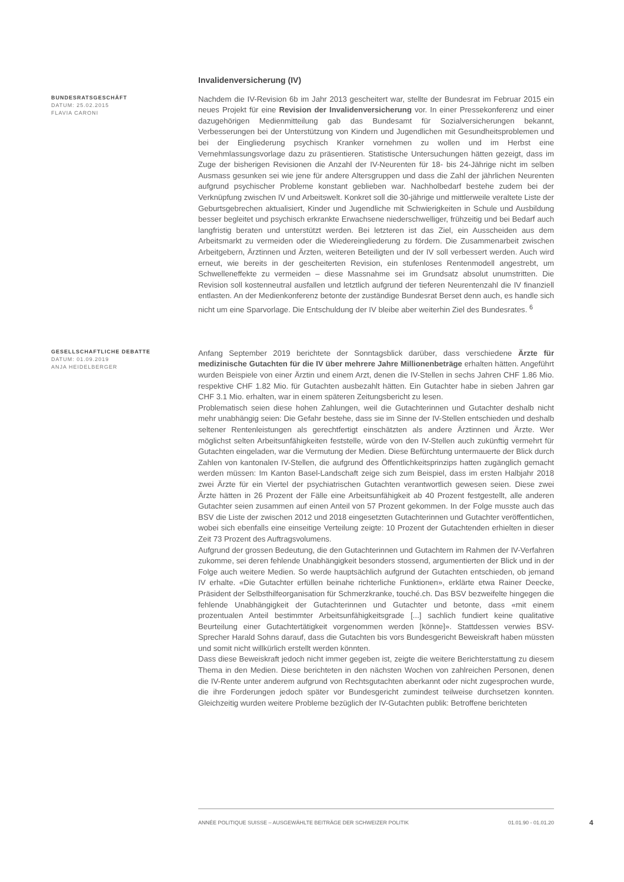Invalidenversicherung (IV)
BUNDESRATSGESCHÄFT
DATUM: 25.02.2015
FLAVIA CARONI
Nachdem die IV-Revision 6b im Jahr 2013 gescheitert war, stellte der Bundesrat im Februar 2015 ein neues Projekt für eine Revision der Invalidenversicherung vor. In einer Pressekonferenz und einer dazugehörigen Medienmitteilung gab das Bundesamt für Sozialversicherungen bekannt, Verbesserungen bei der Unterstützung von Kindern und Jugendlichen mit Gesundheitsproblemen und bei der Eingliederung psychisch Kranker vornehmen zu wollen und im Herbst eine Vernehmlassungsvorlage dazu zu präsentieren. Statistische Untersuchungen hätten gezeigt, dass im Zuge der bisherigen Revisionen die Anzahl der IV-Neurenten für 18- bis 24-Jährige nicht im selben Ausmass gesunken sei wie jene für andere Altersgruppen und dass die Zahl der jährlichen Neurenten aufgrund psychischer Probleme konstant geblieben war. Nachholbedarf bestehe zudem bei der Verknüpfung zwischen IV und Arbeitswelt. Konkret soll die 30-jährige und mittlerweile veraltete Liste der Geburtsgebrechen aktualisiert, Kinder und Jugendliche mit Schwierigkeiten in Schule und Ausbildung besser begleitet und psychisch erkrankte Erwachsene niederschwelliger, frühzeitig und bei Bedarf auch langfristig beraten und unterstützt werden. Bei letzteren ist das Ziel, ein Ausscheiden aus dem Arbeitsmarkt zu vermeiden oder die Wiedereingliederung zu fördern. Die Zusammenarbeit zwischen Arbeitgebern, Ärztinnen und Ärzten, weiteren Beteiligten und der IV soll verbessert werden. Auch wird erneut, wie bereits in der gescheiterten Revision, ein stufenloses Rentenmodell angestrebt, um Schwelleneffekte zu vermeiden – diese Massnahme sei im Grundsatz absolut unumstritten. Die Revision soll kostenneutral ausfallen und letztlich aufgrund der tieferen Neurentenzahl die IV finanziell entlasten. An der Medienkonferenz betonte der zuständige Bundesrat Berset denn auch, es handle sich nicht um eine Sparvorlage. Die Entschuldung der IV bleibe aber weiterhin Ziel des Bundesrates. <sup>6</sup>
GESELLSCHAFTLICHE DEBATTE
DATUM: 01.09.2019
ANJA HEIDELBERGER
Anfang September 2019 berichtete der Sonntagsblick darüber, dass verschiedene Ärzte für medizinische Gutachten für die IV über mehrere Jahre Millionenbeträge erhalten hätten. Angeführt wurden Beispiele von einer Ärztin und einem Arzt, denen die IV-Stellen in sechs Jahren CHF 1.86 Mio. respektive CHF 1.82 Mio. für Gutachten ausbezahlt hätten. Ein Gutachter habe in sieben Jahren gar CHF 3.1 Mio. erhalten, war in einem späteren Zeitungsbericht zu lesen.
Problematisch seien diese hohen Zahlungen, weil die Gutachterinnen und Gutachter deshalb nicht mehr unabhängig seien: Die Gefahr bestehe, dass sie im Sinne der IV-Stellen entschieden und deshalb seltener Rentenleistungen als gerechtfertigt einschätzten als andere Ärztinnen und Ärzte. Wer möglichst selten Arbeitsunfähigkeiten feststelle, würde von den IV-Stellen auch zukünftig vermehrt für Gutachten eingeladen, war die Vermutung der Medien. Diese Befürchtung untermauerte der Blick durch Zahlen von kantonalen IV-Stellen, die aufgrund des Öffentlichkeitsprinzips hatten zugänglich gemacht werden müssen: Im Kanton Basel-Landschaft zeige sich zum Beispiel, dass im ersten Halbjahr 2018 zwei Ärzte für ein Viertel der psychiatrischen Gutachten verantwortlich gewesen seien. Diese zwei Ärzte hätten in 26 Prozent der Fälle eine Arbeitsunfähigkeit ab 40 Prozent festgestellt, alle anderen Gutachter seien zusammen auf einen Anteil von 57 Prozent gekommen. In der Folge musste auch das BSV die Liste der zwischen 2012 und 2018 eingesetzten Gutachterinnen und Gutachter veröffentlichen, wobei sich ebenfalls eine einseitige Verteilung zeigte: 10 Prozent der Gutachtenden erhielten in dieser Zeit 73 Prozent des Auftragsvolumens.
Aufgrund der grossen Bedeutung, die den Gutachterinnen und Gutachtern im Rahmen der IV-Verfahren zukomme, sei deren fehlende Unabhängigkeit besonders stossend, argumentierten der Blick und in der Folge auch weitere Medien. So werde hauptsächlich aufgrund der Gutachten entschieden, ob jemand IV erhalte. «Die Gutachter erfüllen beinahe richterliche Funktionen», erklärte etwa Rainer Deecke, Präsident der Selbsthilfeorganisation für Schmerzkranke, touché.ch. Das BSV bezweifelte hingegen die fehlende Unabhängigkeit der Gutachterinnen und Gutachter und betonte, dass «mit einem prozentualen Anteil bestimmter Arbeitsunfähigkeitsgrade [...] sachlich fundiert keine qualitative Beurteilung einer Gutachtertätigkeit vorgenommen werden [könne]». Stattdessen verwies BSV-Sprecher Harald Sohns darauf, dass die Gutachten bis vors Bundesgericht Beweiskraft haben müssten und somit nicht willkürlich erstellt werden könnten.
Dass diese Beweiskraft jedoch nicht immer gegeben ist, zeigte die weitere Berichterstattung zu diesem Thema in den Medien. Diese berichteten in den nächsten Wochen von zahlreichen Personen, denen die IV-Rente unter anderem aufgrund von Rechtsgutachten aberkannt oder nicht zugesprochen wurde, die ihre Forderungen jedoch später vor Bundesgericht zumindest teilweise durchsetzen konnten. Gleichzeitig wurden weitere Probleme bezüglich der IV-Gutachten publik: Betroffene berichteten
ANNÉE POLITIQUE SUISSE – AUSGEWÄHLTE BEITRÄGE DER SCHWEIZER POLITIK 01.01.90 - 01.01.20
4